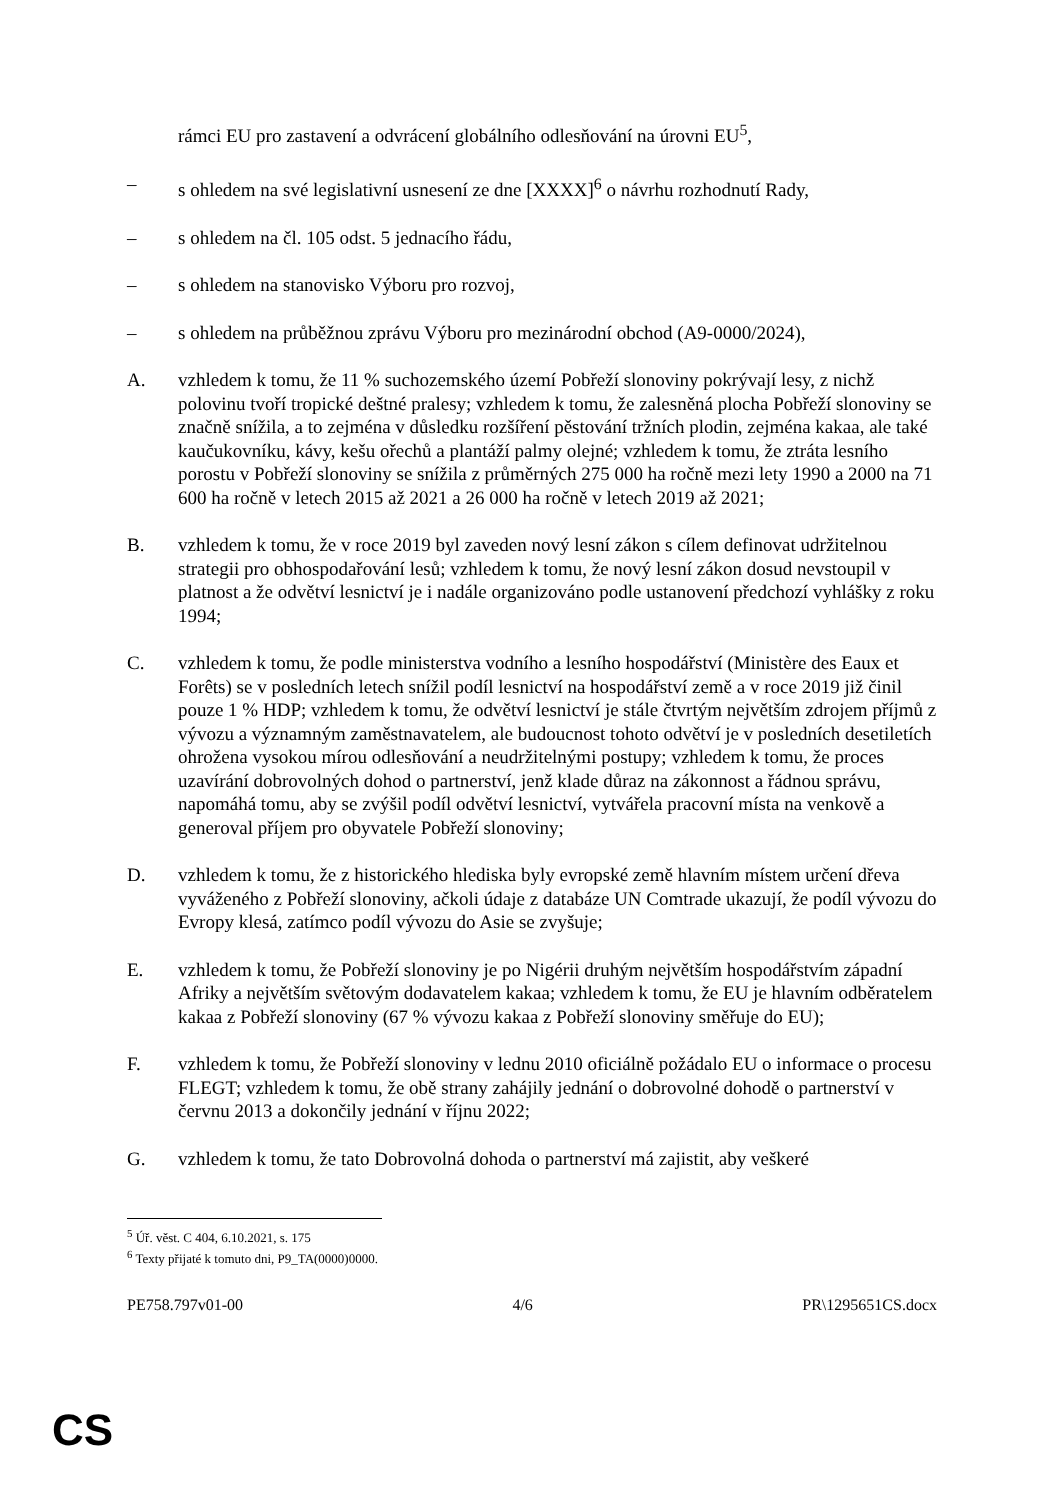rámci EU pro zastavení a odvrácení globálního odlesňování na úrovni EU<sup>5</sup>,
– s ohledem na své legislativní usnesení ze dne [XXXX]<sup>6</sup> o návrhu rozhodnutí Rady,
– s ohledem na čl. 105 odst. 5 jednacího řádu,
– s ohledem na stanovisko Výboru pro rozvoj,
– s ohledem na průběžnou zprávu Výboru pro mezinárodní obchod (A9-0000/2024),
A. vzhledem k tomu, že 11 % suchozemského území Pobřeží slonoviny pokrývají lesy, z nichž polovinu tvoří tropické deštné pralesy; vzhledem k tomu, že zalesněná plocha Pobřeží slonoviny se značně snížila, a to zejména v důsledku rozšíření pěstování tržních plodin, zejména kakaa, ale také kaučukovníku, kávy, kešu ořechů a plantáží palmy olejné; vzhledem k tomu, že ztráta lesního porostu v Pobřeží slonoviny se snížila z průměrných 275 000 ha ročně mezi lety 1990 a 2000 na 71 600 ha ročně v letech 2015 až 2021 a 26 000 ha ročně v letech 2019 až 2021;
B. vzhledem k tomu, že v roce 2019 byl zaveden nový lesní zákon s cílem definovat udržitelnou strategii pro obhospodařování lesů; vzhledem k tomu, že nový lesní zákon dosud nevstoupil v platnost a že odvětví lesnictví je i nadále organizováno podle ustanovení předchozí vyhlášky z roku 1994;
C. vzhledem k tomu, že podle ministerstva vodního a lesního hospodářství (Ministère des Eaux et Forêts) se v posledních letech snížil podíl lesnictví na hospodářství země a v roce 2019 již činil pouze 1 % HDP; vzhledem k tomu, že odvětví lesnictví je stále čtvrtým největším zdrojem příjmů z vývozu a významným zaměstnavatelem, ale budoucnost tohoto odvětví je v posledních desetiletích ohrožena vysokou mírou odlesňování a neudržitelnými postupy; vzhledem k tomu, že proces uzavírání dobrovolných dohod o partnerství, jenž klade důraz na zákonnost a řádnou správu, napomáhá tomu, aby se zvýšil podíl odvětví lesnictví, vytvářela pracovní místa na venkově a generoval příjem pro obyvatele Pobřeží slonoviny;
D. vzhledem k tomu, že z historického hlediska byly evropské země hlavním místem určení dřeva vyváženého z Pobřeží slonoviny, ačkoli údaje z databáze UN Comtrade ukazují, že podíl vývozu do Evropy klesá, zatímco podíl vývozu do Asie se zvyšuje;
E. vzhledem k tomu, že Pobřeží slonoviny je po Nigérii druhým největším hospodářstvím západní Afriky a největším světovým dodavatelem kakaa; vzhledem k tomu, že EU je hlavním odběratelem kakaa z Pobřeží slonoviny (67 % vývozu kakaa z Pobřeží slonoviny směřuje do EU);
F. vzhledem k tomu, že Pobřeží slonoviny v lednu 2010 oficiálně požádalo EU o informace o procesu FLEGT; vzhledem k tomu, že obě strany zahájily jednání o dobrovolné dohodě o partnerství v červnu 2013 a dokončily jednání v říjnu 2022;
G. vzhledem k tomu, že tato Dobrovolná dohoda o partnerství má zajistit, aby veškeré
<sup>5</sup> Úř. věst. C 404, 6.10.2021, s. 175
<sup>6</sup> Texty přijaté k tomuto dni, P9_TA(0000)0000.
PE758.797v01-00 4/6 PR\1295651CS.docx
CS